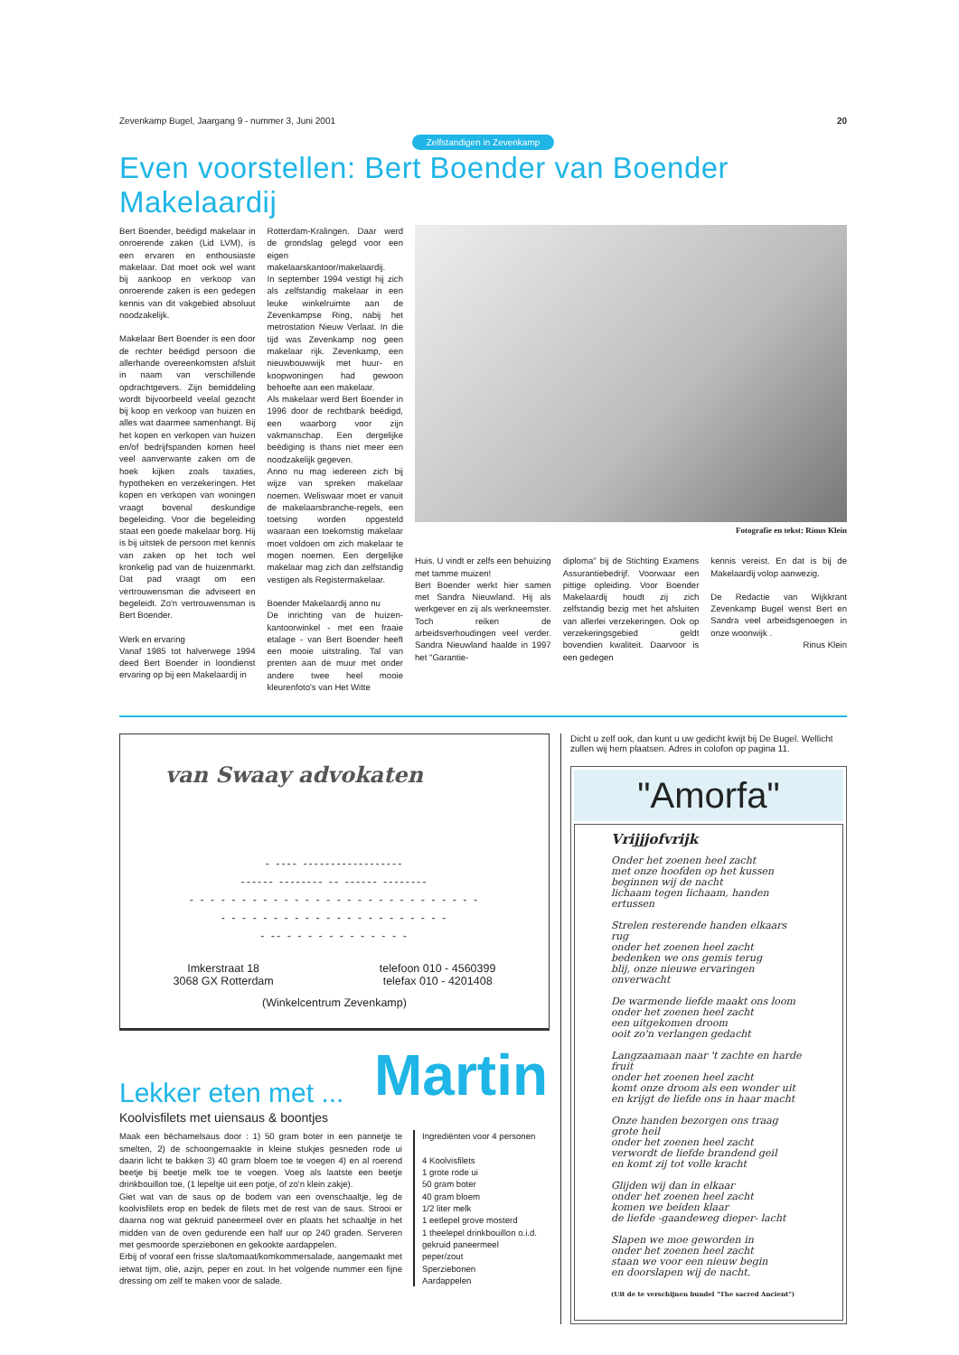Zevenkamp Bugel, Jaargang 9 - nummer 3, Juni 2001 20
Zelfstandigen in Zevenkamp
Even voorstellen: Bert Boender van Boender Makelaardij
Bert Boender, beëdigd makelaar in onroerende zaken (Lid LVM), is een ervaren en enthousiaste makelaar. Dat moet ook wel want bij aankoop en verkoop van onroerende zaken is een gedegen kennis van dit vakgebied absoluut noodzakelijk.
Makelaar Bert Boender is een door de rechter beëdigd persoon die allerhande overeenkomsten afsluit in naam van verschillende opdrachtgevers. Zijn bemiddeling wordt bijvoorbeeld veelal gezocht bij koop en verkoop van huizen en alles wat daarmee samenhangt. Bij het kopen en verkopen van huizen en/of bedrijfspanden komen heel veel aanverwante zaken om de hoek kijken zoals taxaties, hypotheken en verzekeringen. Het kopen en verkopen van woningen vraagt bovenal deskundige begeleiding. Voor die begeleiding staat een goede makelaar borg. Hij is bij uitstek de persoon met kennis van zaken op het toch wel kronkelig pad van de huizenmarkt. Dat pad vraagt om een vertrouwensman die adviseert en begeleidt. Zo'n vertrouwensman is Bert Boender.
Werk en ervaring
Vanaf 1985 tot halverwege 1994 deed Bert Boender in loondienst ervaring op bij een Makelaardij in
Rotterdam-Kralingen. Daar werd de grondslag gelegd voor een eigen makelaarskantoor/makelaardij.
In september 1994 vestigt hij zich als zelfstandig makelaar in een leuke winkelruimte aan de Zevenkampse Ring, nabij het metrostation Nieuw Verlaat. In die tijd was Zevenkamp nog geen makelaar rijk. Zevenkamp, een nieuwbouwwijk met huur- en koopwoningen had gewoon behoefte aan een makelaar.
Als makelaar werd Bert Boender in 1996 door de rechtbank beëdigd, een waarborg voor zijn vakmanschap. Een dergelijke beëdiging is thans niet meer een noodzakelijk gegeven.
Anno nu mag iedereen zich bij wijze van spreken makelaar noemen. Weliswaar moet er vanuit de makelaarsbranche-regels, een toetsing worden opgesteld waaraan een toekomstig makelaar moet voldoen om zich makelaar te mogen noemen. Een dergelijke makelaar mag zich dan zelfstandig vestigen als Registermakelaar.
Boender Makelaardij anno nu
De inrichting van de huizen-kantoorwinkel - met een fraaie etalage - van Bert Boender heeft een mooie uitstraling. Tal van prenten aan de muur met onder andere twee heel mooie kleurenfoto's van Het Witte
Fotografie en tekst: Rinus Klein
Huis. U vindt er zelfs een behuizing met tamme muizen!
Bert Boender werkt hier samen met Sandra Nieuwland. Hij als werkgever en zij als werkneemster. Toch reiken de arbeidsverhoudingen veel verder. Sandra Nieuwland haalde in 1997 het "Garantie-
diploma" bij de Stichting Examens Assurantiebedrijf. Voorwaar een pittige opleiding. Voor Boender Makelaardij houdt zij zich zelfstandig bezig met het afsluiten van allerlei verzekeringen. Ook op verzekeringsgebied geldt bovendien kwaliteit. Daarvoor is een gedegen
kennis vereist. En dat is bij de Makelaardij volop aanwezig.
De Redactie van Wijkkrant Zevenkamp Bugel wenst Bert en Sandra veel arbeidsgenoegen in onze woonwijk .
Rinus Klein
van Swaay advokaten
- ---- ------------------
------ -------- -- ------ --------
- - - - - - - - - - - - - - - - - - - - - - - - - - - -
- - - - - - - - - - - - - - - - - - - - - -
- -- - - - - - - - - - - - -
Imkerstraat 18
3068 GX Rotterdam
telefoon 010 - 4560399
telefax 010 - 4201408
(Winkelcentrum Zevenkamp)
Lekker eten met ... Martin
Koolvisfilets met uiensaus & boontjes
Maak een béchamelsaus door : 1) 50 gram boter in een pannetje te smelten, 2) de schoongemaakte in kleine stukjes gesneden rode ui daarin licht te bakken 3) 40 gram bloem toe te voegen 4) en al roerend beetje bij beetje melk toe te voegen. Voeg als laatste een beetje drinkbouillon toe, (1 lepeltje uit een potje, of zo'n klein zakje).
Giet wat van de saus op de bodem van een ovenschaaltje, leg de koolvisfilets erop en bedek de filets met de rest van de saus. Strooi er daarna nog wat gekruid paneermeel over en plaats het schaaltje in het midden van de oven gedurende een half uur op 240 graden. Serveren met gesmoorde sperziebonen en gekookte aardappelen.
Erbij of vooraf een frisse sla/tomaat/komkommersalade, aangemaakt met ietwat tijm, olie, azijn, peper en zout. In het volgende nummer een fijne dressing om zelf te maken voor de salade.
Ingrediënten voor 4 personen
4 Koolvisfilets
1 grote rode ui
50 gram boter
40 gram bloem
1/2 liter melk
1 eetlepel grove mosterd
1 theelepel drinkbouillon o.i.d.
gekruid paneermeel
peper/zout
Sperziebonen
Aardappelen
Dicht u zelf ook, dan kunt u uw gedicht kwijt bij De Bugel. Wellicht zullen wij hem plaatsen. Adres in colofon op pagina 11.
"Amorfa"
Vrijjjofvrijk
Onder het zoenen heel zacht
met onze hoofden op het kussen
beginnen wij de nacht
lichaam tegen lichaam, handen ertussen
Strelen resterende handen elkaars rug
onder het zoenen heel zacht
bedenken we ons gemis terug
blij, onze nieuwe ervaringen onverwacht
De warmende liefde maakt ons loom
onder het zoenen heel zacht
een uitgekomen droom
ooit zo'n verlangen gedacht
Langzaamaan naar 't zachte en harde fruit
onder het zoenen heel zacht
komt onze droom als een wonder uit
en krijgt de liefde ons in haar macht
Onze handen bezorgen ons traag grote heil
onder het zoenen heel zacht
verwordt de liefde brandend geil
en komt zij tot volle kracht
Glijden wij dan in elkaar
onder het zoenen heel zacht
komen we beiden klaar
de liefde -gaandeweg dieper- lacht
Slapen we moe geworden in
onder het zoenen heel zacht
staan we voor een nieuw begin
en doorslapen wij de nacht.
(Uit de te verschijnen bundel "The sacred Ancient")